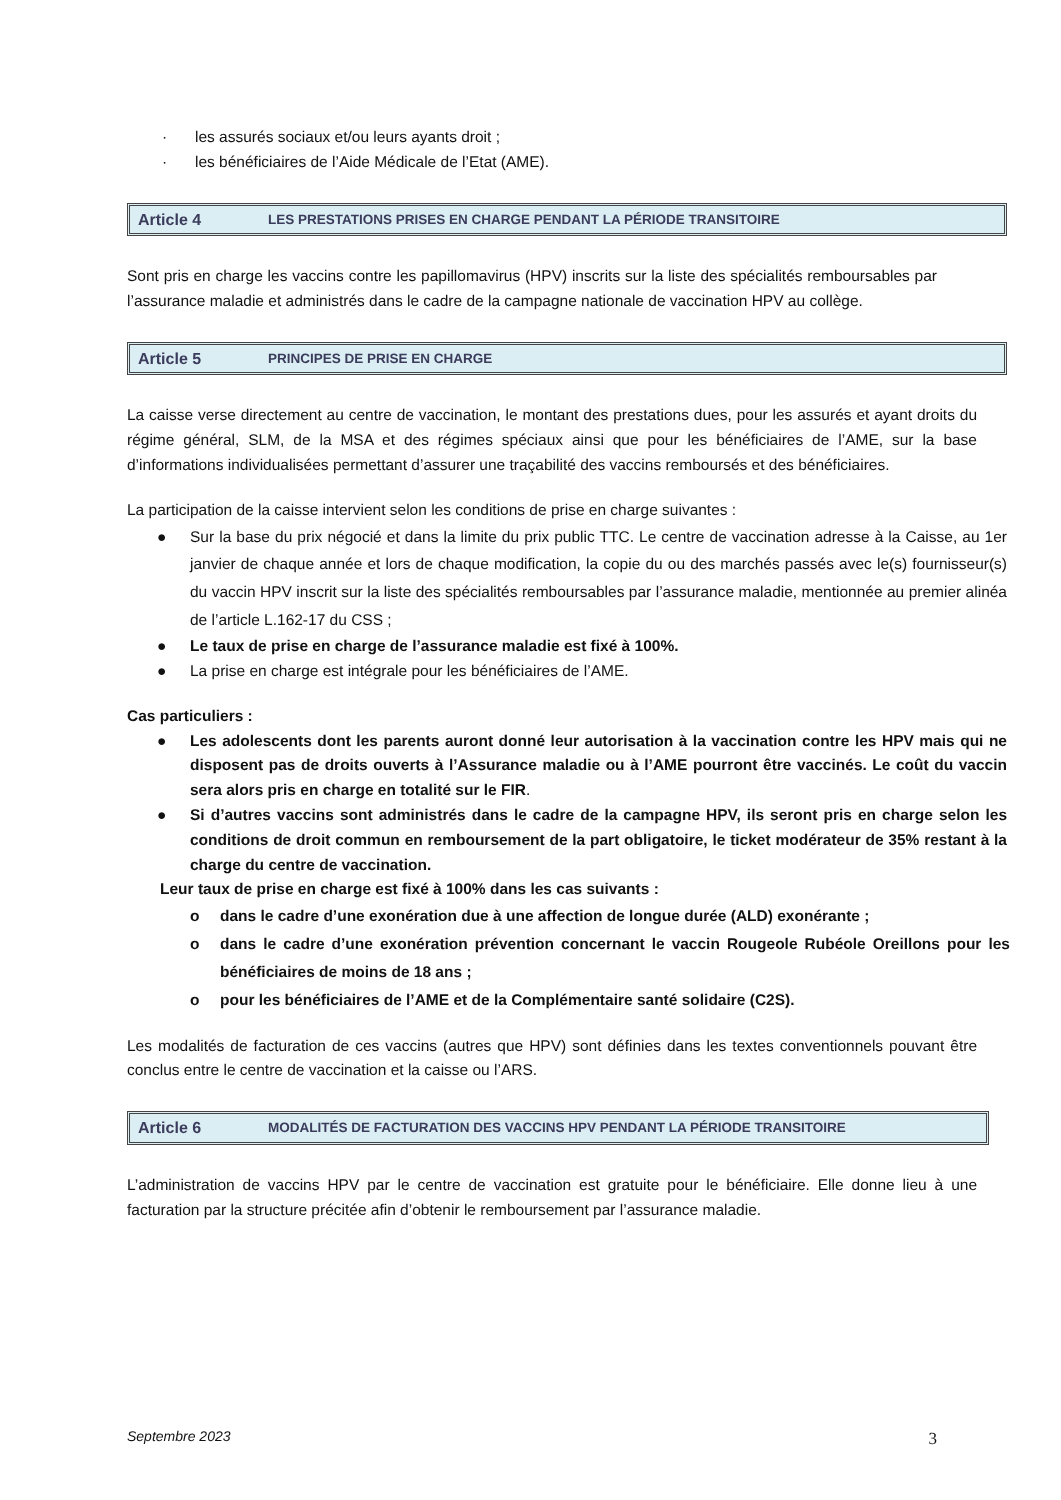· les assurés sociaux et/ou leurs ayants droit ;
· les bénéficiaires de l’Aide Médicale de l’Etat (AME).
Article 4 LES PRESTATIONS PRISES EN CHARGE PENDANT LA PÉRIODE TRANSITOIRE
Sont pris en charge les vaccins contre les papillomavirus (HPV) inscrits sur la liste des spécialités remboursables par l’assurance maladie et administrés dans le cadre de la campagne nationale de vaccination HPV au collège.
Article 5 PRINCIPES DE PRISE EN CHARGE
La caisse verse directement au centre de vaccination, le montant des prestations dues, pour les assurés et ayant droits du régime général, SLM, de la MSA et des régimes spéciaux ainsi que pour les bénéficiaires de l’AME, sur la base d’informations individualisées permettant d’assurer une traçabilité des vaccins remboursés et des bénéficiaires.
La participation de la caisse intervient selon les conditions de prise en charge suivantes :
● Sur la base du prix négocié et dans la limite du prix public TTC. Le centre de vaccination adresse à la Caisse, au 1er janvier de chaque année et lors de chaque modification, la copie du ou des marchés passés avec le(s) fournisseur(s) du vaccin HPV inscrit sur la liste des spécialités remboursables par l’assurance maladie, mentionnée au premier alinéa de l’article L.162-17 du CSS ;
● Le taux de prise en charge de l’assurance maladie est fixé à 100%.
● La prise en charge est intégrale pour les bénéficiaires de l’AME.
Cas particuliers :
● Les adolescents dont les parents auront donné leur autorisation à la vaccination contre les HPV mais qui ne disposent pas de droits ouverts à l’Assurance maladie ou à l’AME pourront être vaccinés. Le coût du vaccin sera alors pris en charge en totalité sur le FIR.
● Si d’autres vaccins sont administrés dans le cadre de la campagne HPV, ils seront pris en charge selon les conditions de droit commun en remboursement de la part obligatoire, le ticket modérateur de 35% restant à la charge du centre de vaccination.
Leur taux de prise en charge est fixé à 100% dans les cas suivants :
o dans le cadre d’une exonération due à une affection de longue durée (ALD) exonérante ;
o dans le cadre d’une exonération prévention concernant le vaccin Rougeole Rubéole Oreillons pour les bénéficiaires de moins de 18 ans ;
o pour les bénéficiaires de l’AME et de la Complémentaire santé solidaire (C2S).
Les modalités de facturation de ces vaccins (autres que HPV) sont définies dans les textes conventionnels pouvant être conclus entre le centre de vaccination et la caisse ou l’ARS.
Article 6 MODALITÉS DE FACTURATION DES VACCINS HPV PENDANT LA PÉRIODE TRANSITOIRE
L’administration de vaccins HPV par le centre de vaccination est gratuite pour le bénéficiaire. Elle donne lieu à une facturation par la structure précitée afin d’obtenir le remboursement par l’assurance maladie.
Septembre 2023 3